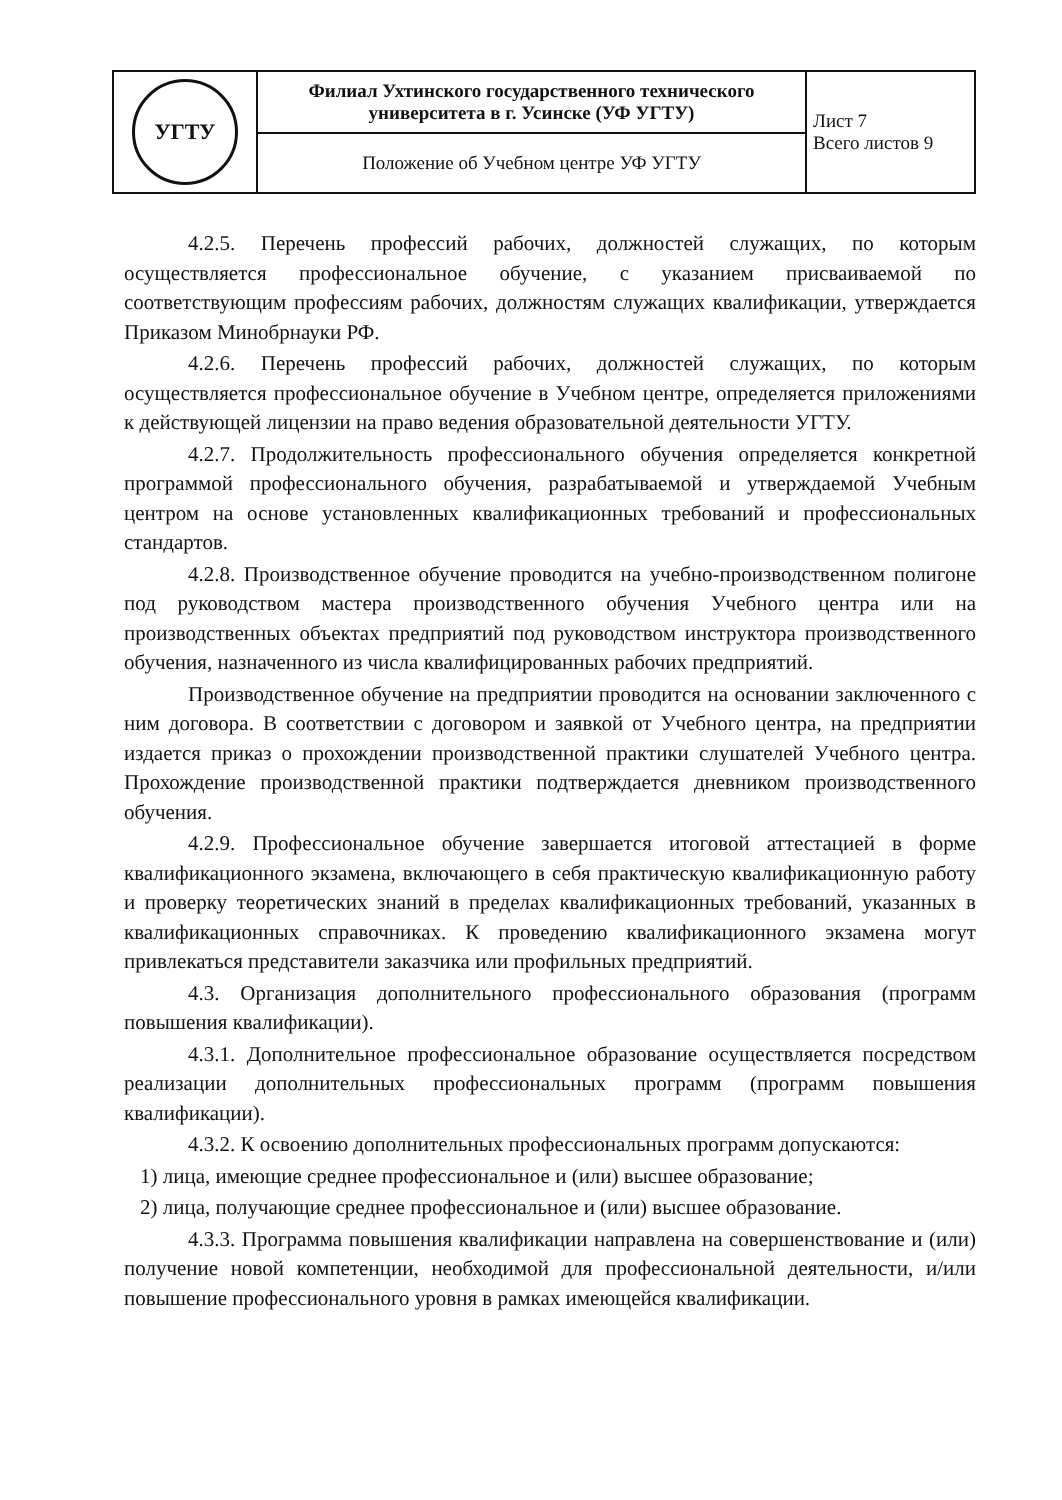| УГТУ | Филиал Ухтинского государственного технического университета в г. Усинске (УФ УГТУ) | Лист 7 Всего листов 9 |
| | Положение об Учебном центре УФ УГТУ | |
4.2.5. Перечень профессий рабочих, должностей служащих, по которым осуществляется профессиональное обучение, с указанием присваиваемой по соответствующим профессиям рабочих, должностям служащих квалификации, утверждается Приказом Минобрнауки РФ.
4.2.6. Перечень профессий рабочих, должностей служащих, по которым осуществляется профессиональное обучение в Учебном центре, определяется приложениями к действующей лицензии на право ведения образовательной деятельности УГТУ.
4.2.7. Продолжительность профессионального обучения определяется конкретной программой профессионального обучения, разрабатываемой и утверждаемой Учебным центром на основе установленных квалификационных требований и профессиональных стандартов.
4.2.8. Производственное обучение проводится на учебно-производственном полигоне под руководством мастера производственного обучения Учебного центра или на производственных объектах предприятий под руководством инструктора производственного обучения, назначенного из числа квалифицированных рабочих предприятий.
Производственное обучение на предприятии проводится на основании заключенного с ним договора. В соответствии с договором и заявкой от Учебного центра, на предприятии издается приказ о прохождении производственной практики слушателей Учебного центра. Прохождение производственной практики подтверждается дневником производственного обучения.
4.2.9. Профессиональное обучение завершается итоговой аттестацией в форме квалификационного экзамена, включающего в себя практическую квалификационную работу и проверку теоретических знаний в пределах квалификационных требований, указанных в квалификационных справочниках. К проведению квалификационного экзамена могут привлекаться представители заказчика или профильных предприятий.
4.3. Организация дополнительного профессионального образования (программ повышения квалификации).
4.3.1. Дополнительное профессиональное образование осуществляется посредством реализации дополнительных профессиональных программ (программ повышения квалификации).
4.3.2. К освоению дополнительных профессиональных программ допускаются:
1) лица, имеющие среднее профессиональное и (или) высшее образование;
2) лица, получающие среднее профессиональное и (или) высшее образование.
4.3.3. Программа повышения квалификации направлена на совершенствование и (или) получение новой компетенции, необходимой для профессиональной деятельности, и/или повышение профессионального уровня в рамках имеющейся квалификации.